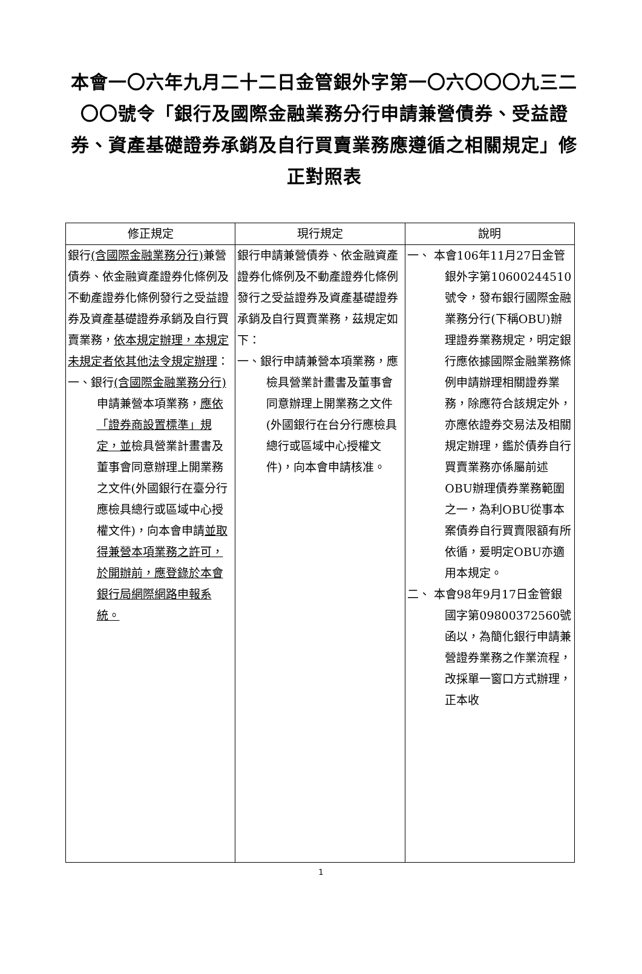本會一〇六年九月二十二日金管銀外字第一〇六〇〇〇九三二〇〇號令「銀行及國際金融業務分行申請兼營債券、受益證券、資產基礎證券承銷及自行買賣業務應遵循之相關規定」修正對照表
| 修正規定 | 現行規定 | 說明 |
| --- | --- | --- |
| 銀行 (含國際金融業務分行) 兼營債券、依金融資產證券化條例及不動產證券化條例發行之受益證券及資產基礎證券承銷及自行買賣業務， 依本規定辦理，本規定未規定者依其他法令規定辦理 ： 一、銀行 (含國際金融業務分行) 申請兼營本項業務， 應依「證券商設置標準」規定，並 檢具營業計畫書及董事會同意辦理上開業務之文件(外國銀行在臺分行應檢具總行或區域中心授權文件)，向本會申請 並取得兼營本項業務之許可，於開辦前，應登錄於本會銀行局網際網路申報系統。 | 銀行申請兼營債券、依金融資產證券化條例及不動產證券化條例發行之受益證券及資產基礎證券承銷及自行買賣業務，茲規定如下： 一、銀行申請兼營本項業務，應檢具營業計畫書及董事會同意辦理上開業務之文件(外國銀行在台分行應檢具總行或區域中心授權文件)，向本會申請核准。 | 一、 本會106年11月27日金管銀外字第10600244510號令，發布銀行國際金融業務分行(下稱OBU)辦理證券業務規定，明定銀行應依據國際金融業務條例申請辦理相關證券業務，除應符合該規定外，亦應依證券交易法及相關規定辦理，鑑於債券自行買賣業務亦係屬前述OBU辦理債券業務範圍之一，為利OBU從事本案債券自行買賣限額有所依循，爰明定OBU亦適用本規定。 二、 本會98年9月17日金管銀國字第09800372560號函以，為簡化銀行申請兼營證券業務之作業流程，改採單一窗口方式辦理，正本收 |
1